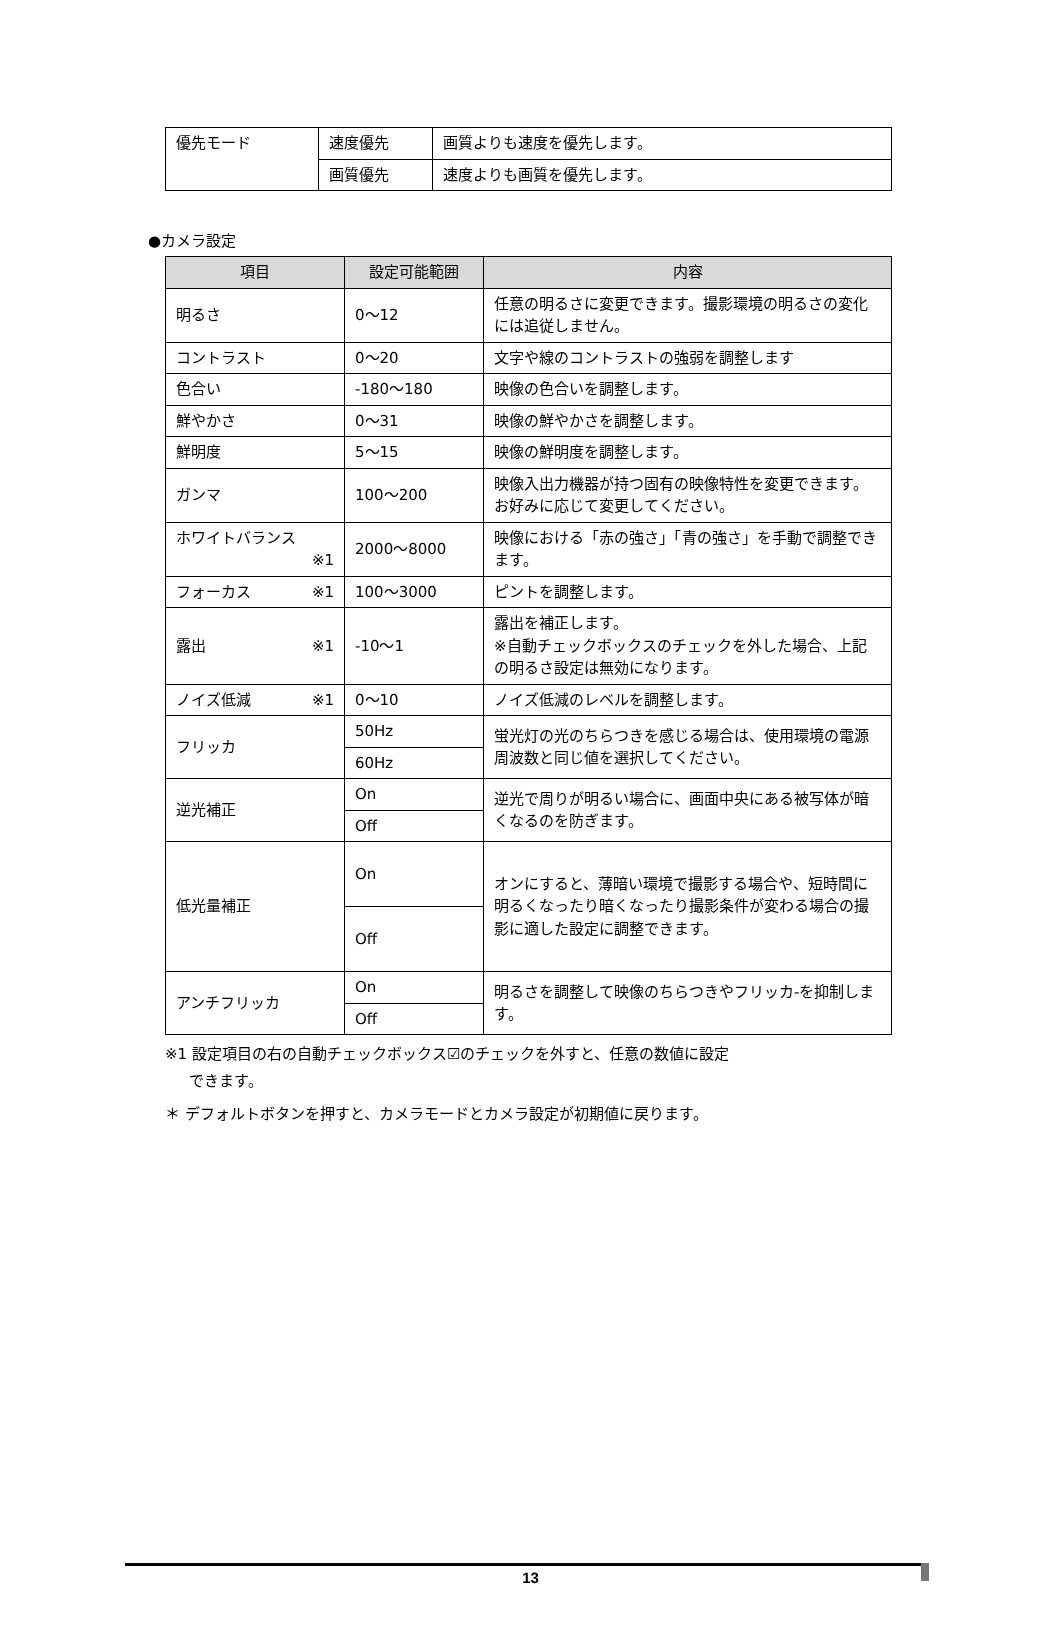| 優先モード | 速度優先 | 画質よりも速度を優先します。 |
| | 画質優先 | 速度よりも画質を優先します。 |
●カメラ設定
| 項目 | 設定可能範囲 | 内容 |
| --- | --- | --- |
| 明るさ | 0～12 | 任意の明るさに変更できます。撮影環境の明るさの変化には追従しません。 |
| コントラスト | 0～20 | 文字や線のコントラストの強弱を調整します |
| 色合い | -180～180 | 映像の色合いを調整します。 |
| 鮮やかさ | 0～31 | 映像の鮮やかさを調整します。 |
| 鮮明度 | 5～15 | 映像の鮮明度を調整します。 |
| ガンマ | 100～200 | 映像入出力機器が持つ固有の映像特性を変更できます。お好みに応じて変更してください。 |
| ホワイトバランス ※1 | 2000～8000 | 映像における「赤の強さ」「青の強さ」を手動で調整できます。 |
| フォーカス ※1 | 100～3000 | ピントを調整します。 |
| 露出 ※1 | -10～1 | 露出を補正します。 ※自動チェックボックスのチェックを外した場合、上記の明るさ設定は無効になります。 |
| ノイズ低減 ※1 | 0～10 | ノイズ低減のレベルを調整します。 |
| フリッカ | 50Hz | 蛍光灯の光のちらつきを感じる場合は、使用環境の電源周波数と同じ値を選択してください。 |
| | 60Hz | |
| 逆光補正 | On | 逆光で周りが明るい場合に、画面中央にある被写体が暗くなるのを防ぎます。 |
| | Off | |
| 低光量補正 | On | オンにすると、薄暗い環境で撮影する場合や、短時間に明るくなったり暗くなったり撮影条件が変わる場合の撮影に適した設定に調整できます。 |
| | Off | |
| アンチフリッカ | On | 明るさを調整して映像のちらつきやフリッカ-を抑制します。 |
| | Off | |
※1 設定項目の右の自動チェックボックス☑のチェックを外すと、任意の数値に設定
できます。
＊ デフォルトボタンを押すと、カメラモードとカメラ設定が初期値に戻ります。
13